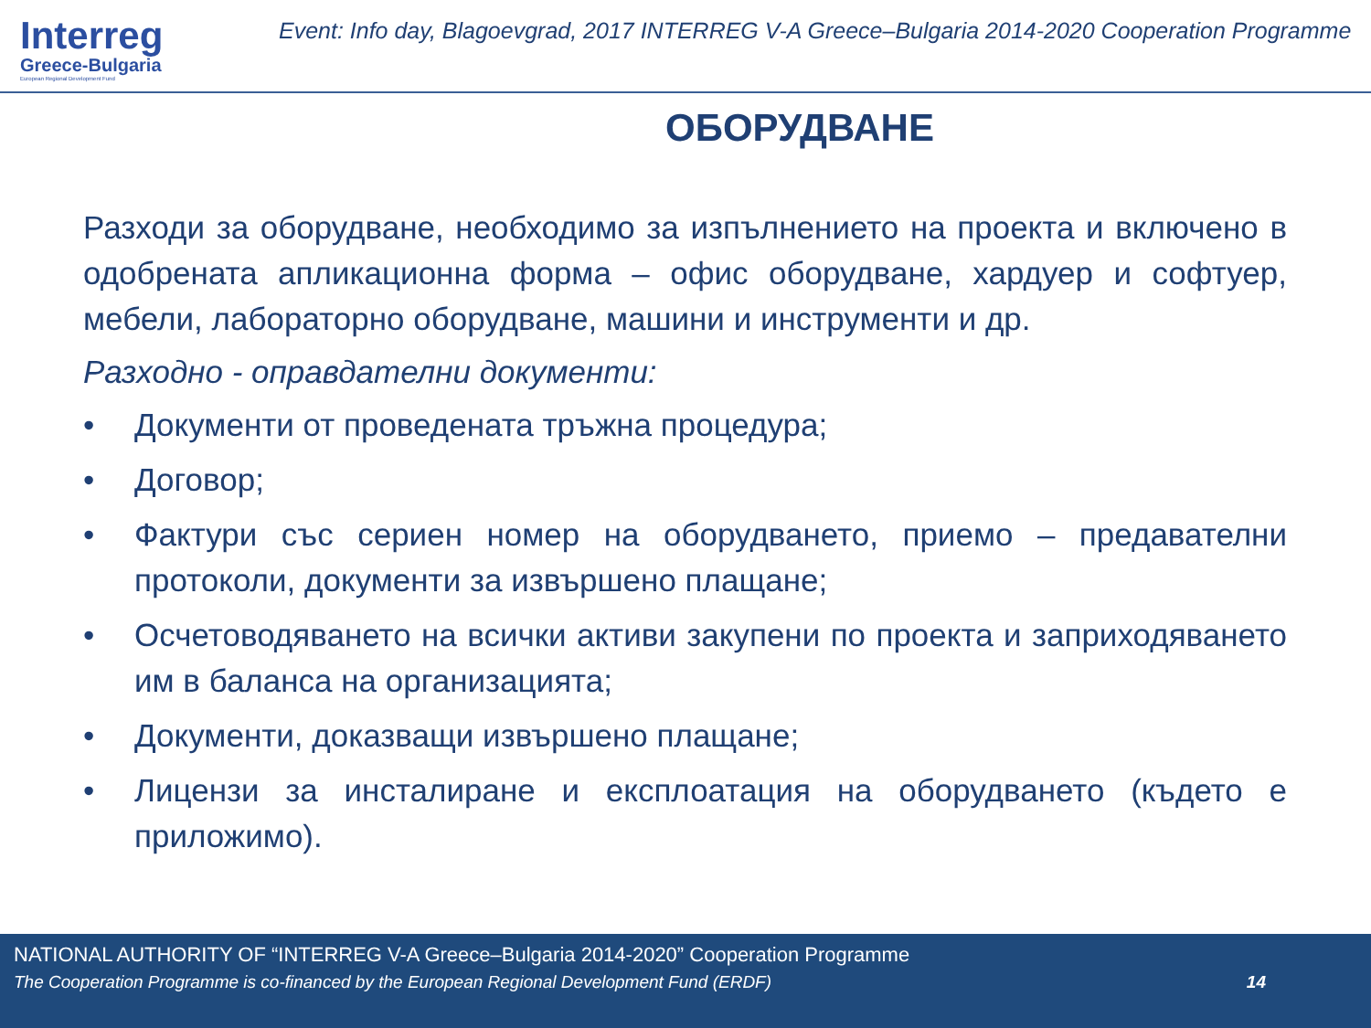Interreg
Greece-Bulgaria
European Regional Development Fund
Event: Info day, Blagoevgrad, 2017 INTERREG V-A Greece–Bulgaria 2014-2020 Cooperation Programme
ОБОРУДВАНЕ
Разходи за оборудване, необходимо за изпълнението на проекта и включено в одобрената апликационна форма – офис оборудване, хардуер и софтуер, мебели, лабораторно оборудване, машини и инструменти и др.
Разходно - оправдателни документи:
• Документи от проведената тръжна процедура;
• Договор;
• Фактури със сериен номер на оборудването, приемо – предавателни протоколи, документи за извършено плащане;
• Осчетоводяването на всички активи закупени по проекта и заприходяването им в баланса на организацията;
• Документи, доказващи извършено плащане;
• Лицензи за инсталиране и експлоатация на оборудването (където е приложимо).
NATIONAL AUTHORITY OF “INTERREG V-A Greece–Bulgaria 2014-2020” Cooperation Programme
The Cooperation Programme is co-financed by the European Regional Development Fund (ERDF) 14